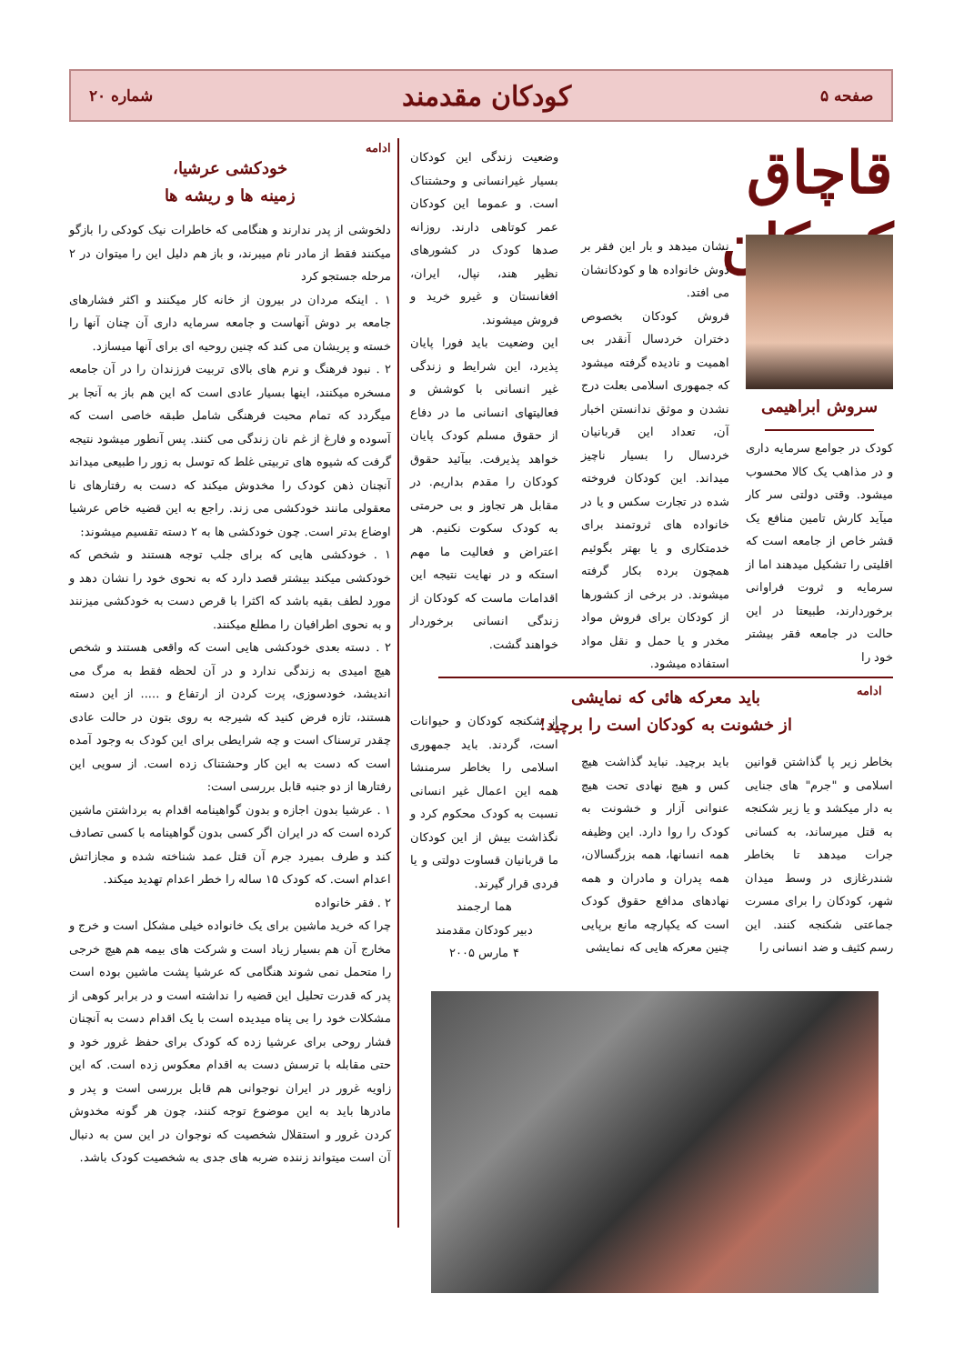صفحه ۵ کودکان مقدمند شماره ۲۰
قاچاق کودکان
سروش ابراهیمی
کودک در جوامع سرمایه داری و در مذاهب یک کالا محسوب میشود. وقتی دولتی سر کار میآید کارش تامین منافع یک قشر خاص از جامعه است که اقلیتی را تشکیل میدهند اما از سرمایه و ثروت فراوانی برخوردارند، طبیعتا در این حالت در جامعه فقر بیشتر خود را
نشان میدهد و بار این فقر بر دوش خانواده ها و کودکانشان می افتد.
فروش کودکان بخصوص دختران خردسال آنقدر بی اهمیت و نادیده گرفته میشود که جمهوری اسلامی بعلت درج نشدن و موثق ندانستن اخبار آن، تعداد این قربانیان خردسال را بسیار ناچیز میداند. این کودکان فروخته شده در تجارت سکس و یا در خانواده های ثروتمند برای خدمتکاری و یا بهتر بگوئیم همچون برده بکار گرفته میشوند. در برخی از کشورها از کودکان برای فروش مواد مخدر و یا حمل و نقل مواد استفاده میشود.
وضعیت زندگی این کودکان بسیار غیرانسانی و وحشتناک است. و عموما این کودکان عمر کوتاهی دارند. روزانه صدها کودک در کشورهای نظیر هند، نپال، ایران، افغانستان و غیرو خرید و فروش میشوند.
این وضعیت باید فورا پایان پذیرد، این شرایط و زندگی غیر انسانی با کوشش و فعالیتهای انسانی ما در دفاع از حقوق مسلم کودک پایان خواهد پذیرفت. بیآئید حقوق کودکان را مقدم بداریم. در مقابل هر تجاوز و بی حرمتی به کودک سکوت نکنیم. هر اعتراض و فعالیت ما مهم استکه و در نهایت نتیجه این اقدامات ماست که کودکان از زندگی انسانی برخوردار خواهند گشت.
ادامه
خودکشی عرشیا،
زمینه ها و ریشه ها
دلخوشی از پدر ندارند و هنگامی که خاطرات نیک کودکی را بازگو میکنند فقط از مادر نام میبرند، و باز هم دلیل این را میتوان در ۲ مرحله جستجو کرد
۱ . اینکه مردان در بیرون از خانه کار میکنند و اکثر فشارهای جامعه بر دوش آنهاست و جامعه سرمایه داری آن چنان آنها را خسته و پریشان می کند که چنین روحیه ای برای آنها میسازد.
۲ . نبود فرهنگ و نرم های بالای تربیت فرزندان را در آن جامعه مسخره میکنند، اینها بسیار عادی است که این هم باز به آنجا بر میگردد که تمام محبت فرهنگی شامل طبقه خاصی است که آسوده و فارغ از غم نان زندگی می کنند. پس آنطور میشود نتیجه گرفت که شیوه های تربیتی غلط که توسل به زور را طبیعی میداند آنچنان ذهن کودک را مخدوش میکند که دست به رفتارهای نا معقولی مانند خودکشی می زند. راجع به این قضیه خاص عرشیا اوضاع بدتر است. چون خودکشی ها به ۲ دسته تقسیم میشوند:
۱ . خودکشی هایی که برای جلب توجه هستند و شخص که خودکشی میکند بیشتر قصد دارد که به نحوی خود را نشان دهد و مورد لطف بقیه باشد که اکثرا با قرص دست به خودکشی میزنند و به نحوی اطرافیان را مطلع میکنند.
۲ . دسته بعدی خودکشی هایی است که واقعی هستند و شخص هیچ امیدی به زندگی ندارد و در آن لحظه فقط به مرگ می اندیشد، خودسوزی، پرت کردن از ارتفاع و ..... از این دسته هستند، تازه فرض کنید که شیرجه به روی بتون در حالت عادی چقدر ترسناک است و چه شرایطی برای این کودک به وجود آمده است که دست به این کار وحشتناک زده است. از سویی این رفتارها از دو جنبه قابل بررسی است:
۱ . عرشیا بدون اجازه و بدون گواهینامه اقدام به برداشتن ماشین کرده است که در ایران اگر کسی بدون گواهینامه با کسی تصادف کند و طرف بمیرد جرم آن قتل عمد شناخته شده و مجازاتش اعدام است. که کودک ۱۵ ساله را خطر اعدام تهدید میکند.
۲ . فقر خانواده
چرا که خرید ماشین برای یک خانواده خیلی مشکل است و خرج و مخارج آن هم بسیار زیاد است و شرکت های بیمه هم هیچ خرجی را متحمل نمی شوند هنگامی که عرشیا پشت ماشین بوده است پدر که قدرت تحلیل این قضیه را نداشته است و در برابر کوهی از مشکلات خود را بی پناه میدیده است با یک اقدام دست به آنچنان فشار روحی برای عرشیا زده که کودک برای حفظ غرور خود و حتی مقابله با ترسش دست به اقدام معکوس زده است. که این زاویه غرور در ایران نوجوانی هم قابل بررسی است و پدر و مادرها باید به این موضوع توجه کنند، چون هر گونه مخدوش کردن غرور و استقلال شخصیت که نوجوان در این سن به دنبال آن است میتواند زننده ضربه های جدی به شخصیت کودک باشد.
ادامه
باید معرکه هائی که نمایشی
از خشونت به کودکان است را برچید!
بخاطر زیر پا گذاشتن قوانین اسلامی و "جرم" های جنایی به دار میکشد و یا زیر شکنجه به قتل میرساند، به کسانی جرات میدهد تا بخاطر شندرغازی در وسط میدان شهر، کودکان را برای مسرت جماعتی شکنجه کنند. این رسم کثیف و ضد انسانی را
باید برچید. نباید گذاشت هیچ کس و هیچ نهادی تحت هیچ عنوانی آزار و خشونت به کودک را روا دارد. این وظیفه همه انسانها، همه بزرگسالان، همه پدران و مادران و همه نهادهای مدافع حقوق کودک است که یکپارچه مانع برپایی چنین معرکه هایی که نمایشی
از شکنجه کودکان و حیوانات است، گردند. باید جمهوری اسلامی را بخاطر سرمنشا همه این اعمال غیر انسانی نسبت به کودک محکوم کرد و نگذاشت بیش از این کودکان ما قربانیان قساوت دولتی و یا فردی قرار گیرند.
هما ارجمند
دبیر کودکان مقدمند
۴ مارس ۲۰۰۵